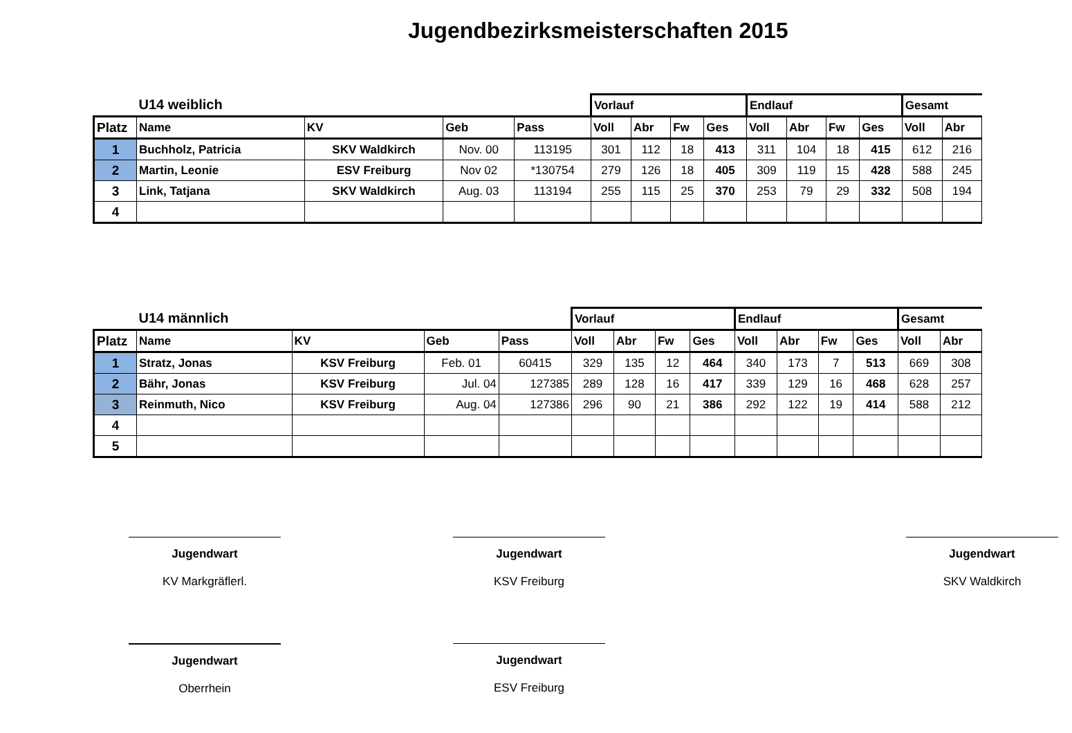Jugendbezirksmeisterschaften 2015
| | U14 weiblich | | | | Vorlauf | | | | Endlauf | | | | Gesamt | |
| Platz | Name | KV | Geb | Pass | Voll | Abr | Fw | Ges | Voll | Abr | Fw | Ges | Voll | Abr |
| 1 | Buchholz, Patricia | SKV Waldkirch | Nov. 00 | 113195 | 301 | 112 | 18 | 413 | 311 | 104 | 18 | 415 | 612 | 216 |
| 2 | Martin, Leonie | ESV Freiburg | Nov 02 | *130754 | 279 | 126 | 18 | 405 | 309 | 119 | 15 | 428 | 588 | 245 |
| 3 | Link, Tatjana | SKV Waldkirch | Aug. 03 | 113194 | 255 | 115 | 25 | 370 | 253 | 79 | 29 | 332 | 508 | 194 |
| 4 | | | | | | | | | | | | | | |
| | U14 männlich | | | | Vorlauf | | | | Endlauf | | | | Gesamt | |
| Platz | Name | KV | Geb | Pass | Voll | Abr | Fw | Ges | Voll | Abr | Fw | Ges | Voll | Abr |
| 1 | Stratz, Jonas | KSV Freiburg | Feb. 01 | 60415 | 329 | 135 | 12 | 464 | 340 | 173 | 7 | 513 | 669 | 308 |
| 2 | Bähr, Jonas | KSV Freiburg | Jul. 04 | 127385 | 289 | 128 | 16 | 417 | 339 | 129 | 16 | 468 | 628 | 257 |
| 3 | Reinmuth, Nico | KSV Freiburg | Aug. 04 | 127386 | 296 | 90 | 21 | 386 | 292 | 122 | 19 | 414 | 588 | 212 |
| 4 | | | | | | | | | | | | | | |
| 5 | | | | | | | | | | | | | | |
Jugendwart
KV Markgräflerl.
Jugendwart
KSV Freiburg
Jugendwart
SKV Waldkirch
Jugendwart
Oberrhein
Jugendwart
ESV Freiburg